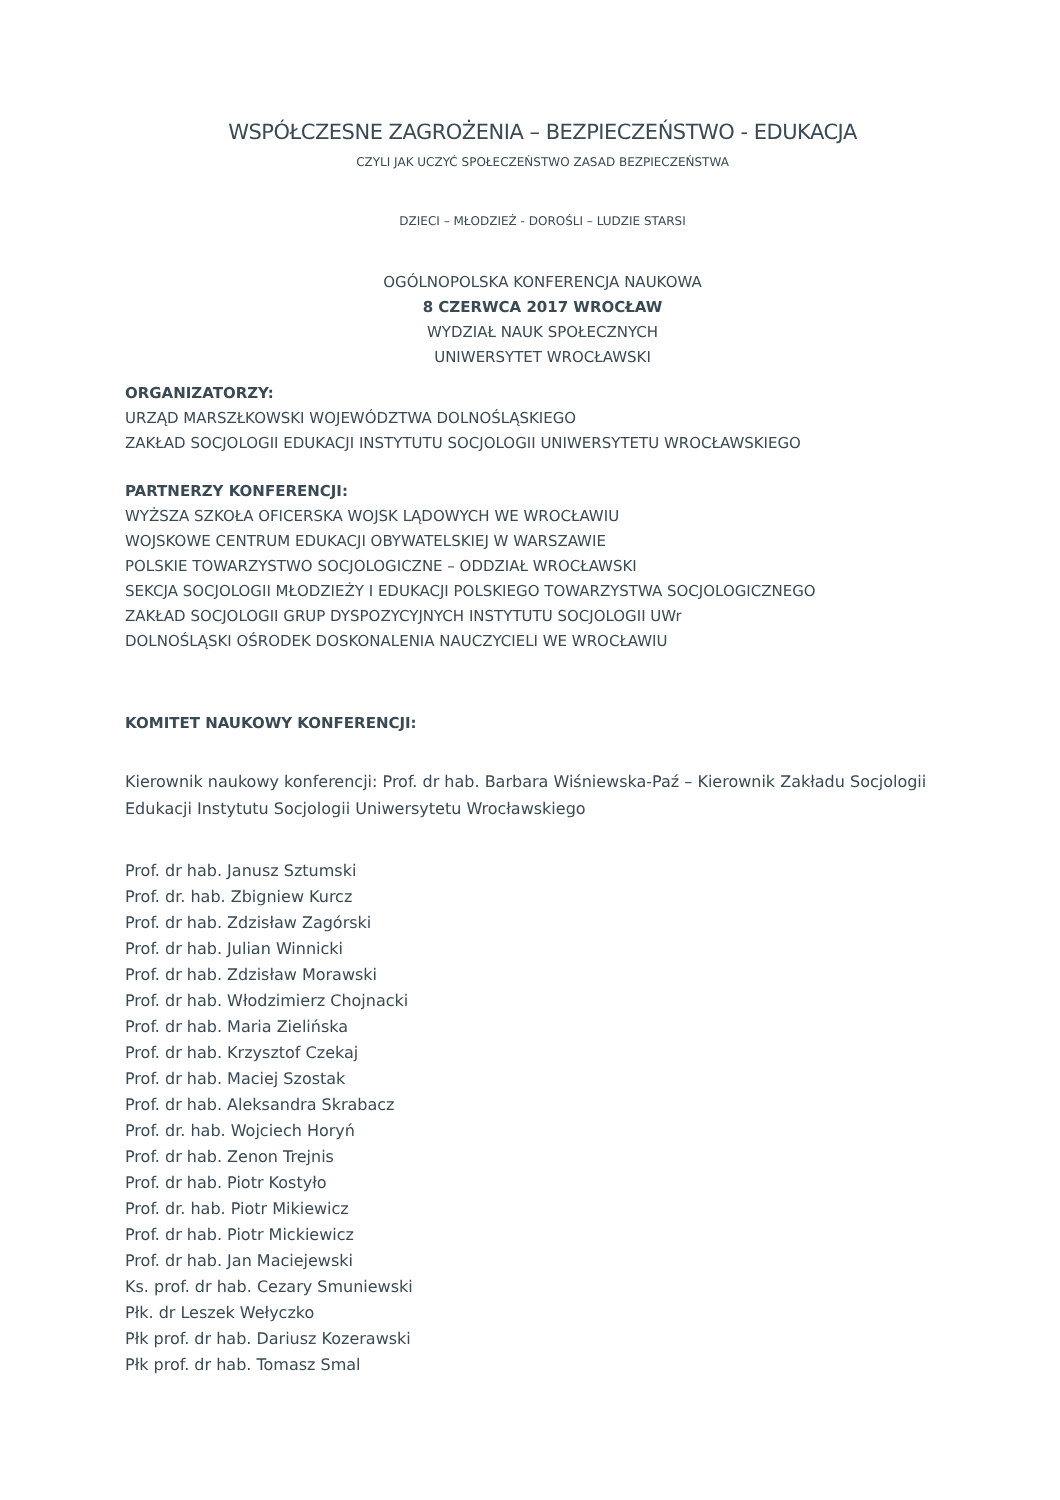WSPÓŁCZESNE ZAGROŻENIA – BEZPIECZEŃSTWO - EDUKACJA
CZYLI JAK UCZYĆ SPOŁECZEŃSTWO ZASAD BEZPIECZEŃSTWA
DZIECI – MŁODZIEŻ - DOROŚLI – LUDZIE STARSI
OGÓLNOPOLSKA KONFERENCJA NAUKOWA
8 CZERWCA 2017 WROCŁAW
WYDZIAŁ NAUK SPOŁECZNYCH
UNIWERSYTET WROCŁAWSKI
ORGANIZATORZY:
URZĄD MARSZŁKOWSKI WOJEWÓDZTWA DOLNOŚLĄSKIEGO
ZAKŁAD SOCJOLOGII EDUKACJI INSTYTUTU SOCJOLOGII UNIWERSYTETU WROCŁAWSKIEGO
PARTNERZY KONFERENCJI:
WYŻSZA SZKOŁA OFICERSKA WOJSK LĄDOWYCH WE WROCŁAWIU
WOJSKOWE CENTRUM EDUKACJI OBYWATELSKIEJ W WARSZAWIE
POLSKIE TOWARZYSTWO SOCJOLOGICZNE – ODDZIAŁ WROCŁAWSKI
SEKCJA SOCJOLOGII MŁODZIEŻY I EDUKACJI POLSKIEGO TOWARZYSTWA SOCJOLOGICZNEGO
ZAKŁAD SOCJOLOGII GRUP DYSPOZYCYJNYCH INSTYTUTU SOCJOLOGII UWr
DOLNOŚLĄSKI OŚRODEK DOSKONALENIA NAUCZYCIELI WE WROCŁAWIU
KOMITET NAUKOWY KONFERENCJI:
Kierownik naukowy konferencji: Prof. dr hab. Barbara Wiśniewska-Paź – Kierownik Zakładu Socjologii Edukacji Instytutu Socjologii Uniwersytetu Wrocławskiego
Prof. dr hab. Janusz Sztumski
Prof. dr. hab. Zbigniew Kurcz
Prof. dr hab. Zdzisław Zagórski
Prof. dr hab. Julian Winnicki
Prof. dr hab. Zdzisław Morawski
Prof. dr hab. Włodzimierz Chojnacki
Prof. dr hab. Maria Zielińska
Prof. dr hab. Krzysztof Czekaj
Prof. dr hab. Maciej Szostak
Prof. dr hab. Aleksandra Skrabacz
Prof. dr. hab. Wojciech Horyń
Prof. dr hab. Zenon Trejnis
Prof. dr hab. Piotr Kostyło
Prof. dr. hab. Piotr Mikiewicz
Prof. dr hab. Piotr Mickiewicz
Prof. dr hab. Jan Maciejewski
Ks. prof. dr hab. Cezary Smuniewski
Płk. dr Leszek Wełyczko
Płk prof. dr hab. Dariusz Kozerawski
Płk prof. dr hab. Tomasz Smal